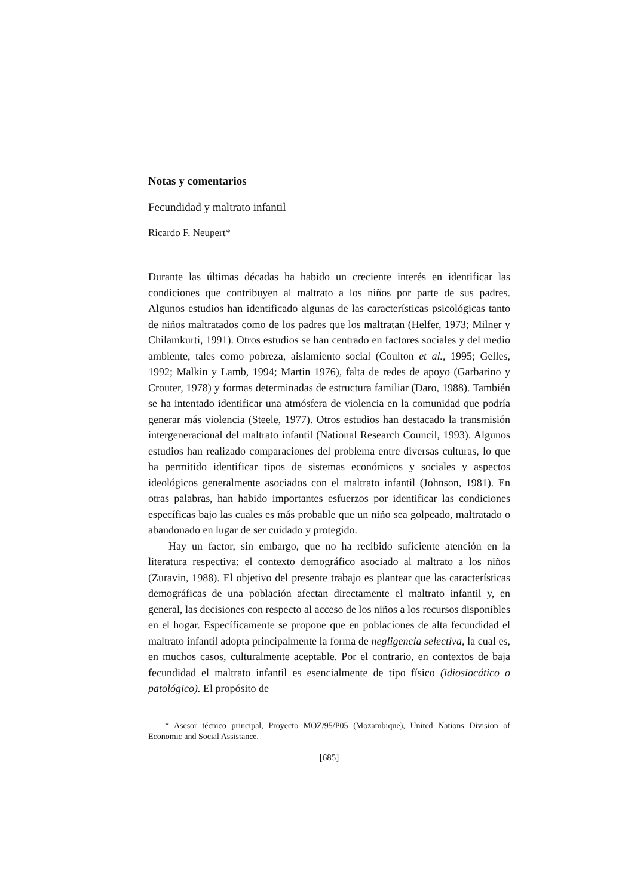Notas y comentarios
Fecundidad y maltrato infantil
Ricardo F. Neupert*
Durante las últimas décadas ha habido un creciente interés en identificar las condiciones que contribuyen al maltrato a los niños por parte de sus padres. Algunos estudios han identificado algunas de las características psicológicas tanto de niños maltratados como de los padres que los maltratan (Helfer, 1973; Milner y Chilamkurti, 1991). Otros estudios se han centrado en factores sociales y del medio ambiente, tales como pobreza, aislamiento social (Coulton et al., 1995; Gelles, 1992; Malkin y Lamb, 1994; Martin 1976), falta de redes de apoyo (Garbarino y Crouter, 1978) y formas determinadas de estructura familiar (Daro, 1988). También se ha intentado identificar una atmósfera de violencia en la comunidad que podría generar más violencia (Steele, 1977). Otros estudios han destacado la transmisión intergeneracional del maltrato infantil (National Research Council, 1993). Algunos estudios han realizado comparaciones del problema entre diversas culturas, lo que ha permitido identificar tipos de sistemas económicos y sociales y aspectos ideológicos generalmente asociados con el maltrato infantil (Johnson, 1981). En otras palabras, han habido importantes esfuerzos por identificar las condiciones específicas bajo las cuales es más probable que un niño sea golpeado, maltratado o abandonado en lugar de ser cuidado y protegido.
Hay un factor, sin embargo, que no ha recibido suficiente atención en la literatura respectiva: el contexto demográfico asociado al maltrato a los niños (Zuravin, 1988). El objetivo del presente trabajo es plantear que las características demográficas de una población afectan directamente el maltrato infantil y, en general, las decisiones con respecto al acceso de los niños a los recursos disponibles en el hogar. Específicamente se propone que en poblaciones de alta fecundidad el maltrato infantil adopta principalmente la forma de negligencia selectiva, la cual es, en muchos casos, culturalmente aceptable. Por el contrario, en contextos de baja fecundidad el maltrato infantil es esencialmente de tipo físico (idiosiocático o patológico). El propósito de
* Asesor técnico principal, Proyecto MOZ/95/P05 (Mozambique), United Nations Division of Economic and Social Assistance.
[685]